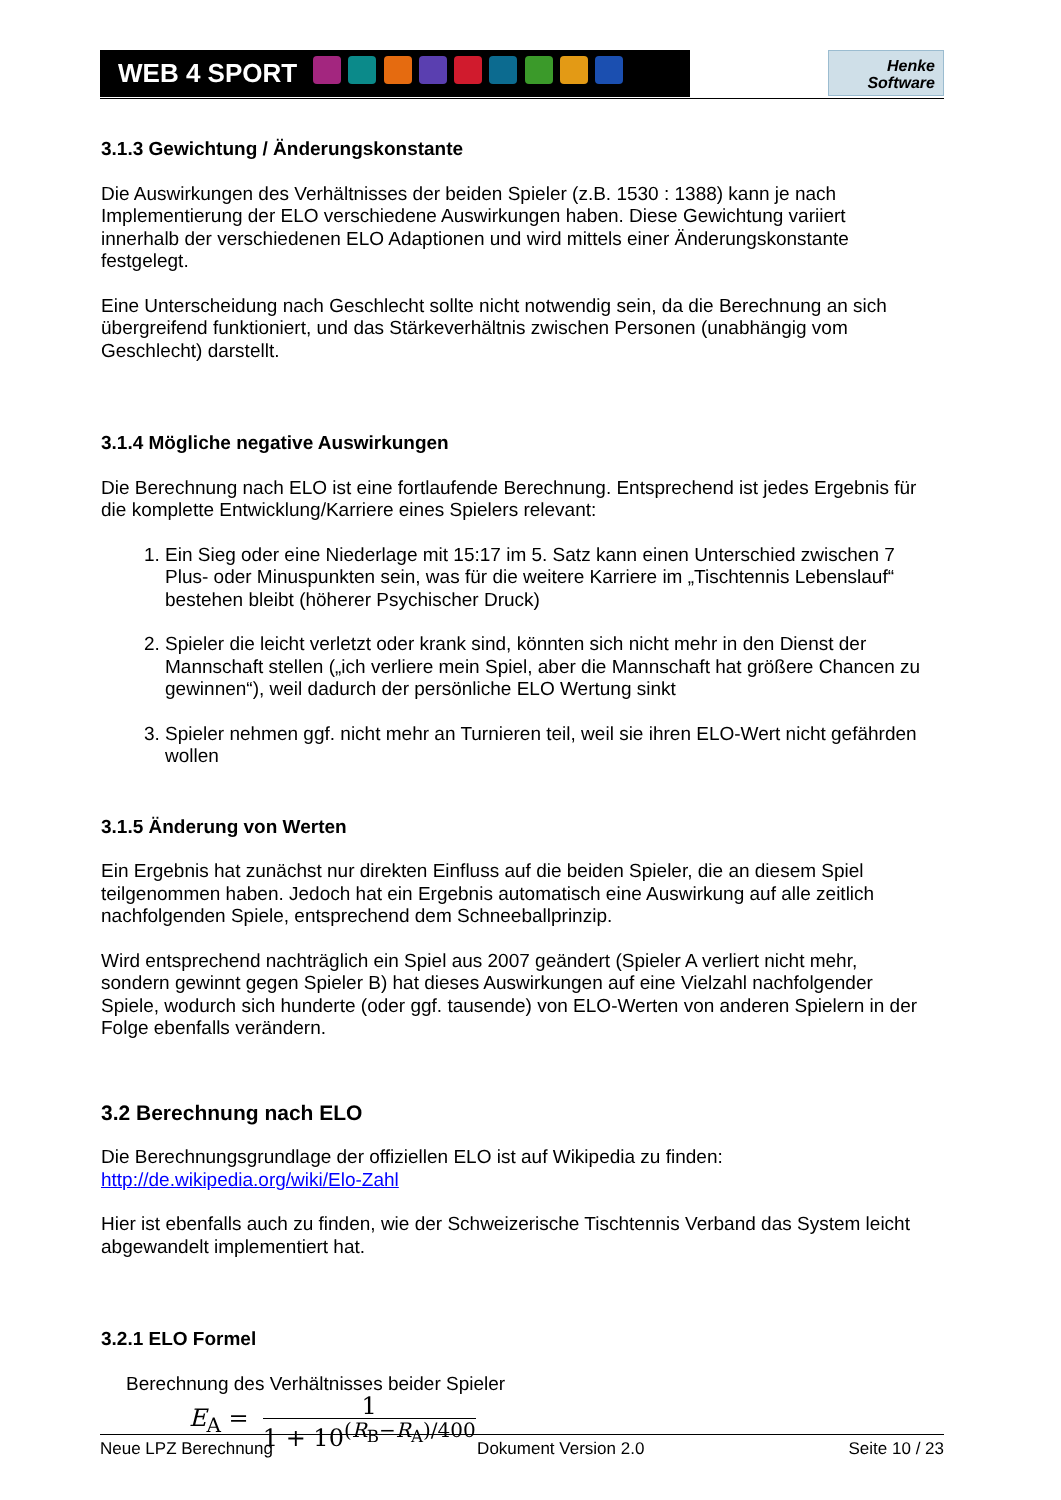WEB 4 SPORT
Henke
Software
3.1.3 Gewichtung / Änderungskonstante
Die Auswirkungen des Verhältnisses der beiden Spieler (z.B. 1530 : 1388) kann je nach Implementierung der ELO verschiedene Auswirkungen haben. Diese Gewichtung variiert innerhalb der verschiedenen ELO Adaptionen und wird mittels einer Änderungskonstante festgelegt.
Eine Unterscheidung nach Geschlecht sollte nicht notwendig sein, da die Berechnung an sich übergreifend funktioniert, und das Stärkeverhältnis zwischen Personen (unabhängig vom Geschlecht) darstellt.
3.1.4 Mögliche negative Auswirkungen
Die Berechnung nach ELO ist eine fortlaufende Berechnung. Entsprechend ist jedes Ergebnis für die komplette Entwicklung/Karriere eines Spielers relevant:
1. Ein Sieg oder eine Niederlage mit 15:17 im 5. Satz kann einen Unterschied zwischen 7 Plus- oder Minuspunkten sein, was für die weitere Karriere im „Tischtennis Lebenslauf“ bestehen bleibt (höherer Psychischer Druck)
2. Spieler die leicht verletzt oder krank sind, könnten sich nicht mehr in den Dienst der Mannschaft stellen („ich verliere mein Spiel, aber die Mannschaft hat größere Chancen zu gewinnen“), weil dadurch der persönliche ELO Wertung sinkt
3. Spieler nehmen ggf. nicht mehr an Turnieren teil, weil sie ihren ELO-Wert nicht gefährden wollen
3.1.5 Änderung von Werten
Ein Ergebnis hat zunächst nur direkten Einfluss auf die beiden Spieler, die an diesem Spiel teilgenommen haben. Jedoch hat ein Ergebnis automatisch eine Auswirkung auf alle zeitlich nachfolgenden Spiele, entsprechend dem Schneeballprinzip.
Wird entsprechend nachträglich ein Spiel aus 2007 geändert (Spieler A verliert nicht mehr, sondern gewinnt gegen Spieler B) hat dieses Auswirkungen auf eine Vielzahl nachfolgender Spiele, wodurch sich hunderte (oder ggf. tausende) von ELO-Werten von anderen Spielern in der Folge ebenfalls verändern.
3.2 Berechnung nach ELO
Die Berechnungsgrundlage der offiziellen ELO ist auf Wikipedia zu finden:
http://de.wikipedia.org/wiki/Elo-Zahl
Hier ist ebenfalls auch zu finden, wie der Schweizerische Tischtennis Verband das System leicht abgewandelt implementiert hat.
3.2.1 ELO Formel
Berechnung des Verhältnisses beider Spieler
E<sub>A</sub> = 1 1 + 10<sup>(R<sub>B</sub>−R<sub>A</sub>)/400</sup>
Neue LPZ Berechnung Dokument Version 2.0 Seite 10 / 23